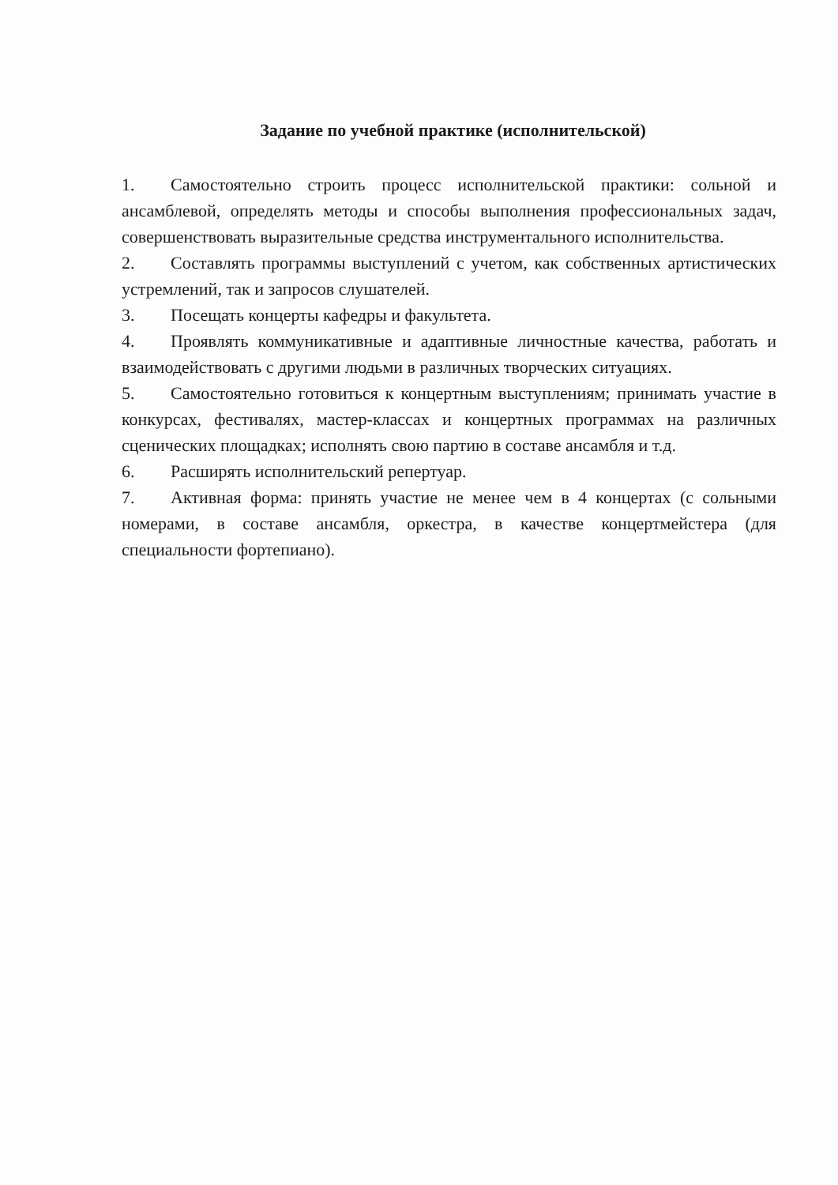Задание по учебной практике (исполнительской)
1. Самостоятельно строить процесс исполнительской практики: сольной и ансамблевой, определять методы и способы выполнения профессиональных задач, совершенствовать выразительные средства инструментального исполнительства.
2. Составлять программы выступлений с учетом, как собственных артистических устремлений, так и запросов слушателей.
3. Посещать концерты кафедры и факультета.
4. Проявлять коммуникативные и адаптивные личностные качества, работать и взаимодействовать с другими людьми в различных творческих ситуациях.
5. Самостоятельно готовиться к концертным выступлениям; принимать участие в конкурсах, фестивалях, мастер-классах и концертных программах на различных сценических площадках; исполнять свою партию в составе ансамбля и т.д.
6. Расширять исполнительский репертуар.
7. Активная форма: принять участие не менее чем в 4 концертах (с сольными номерами, в составе ансамбля, оркестра, в качестве концертмейстера (для специальности фортепиано).